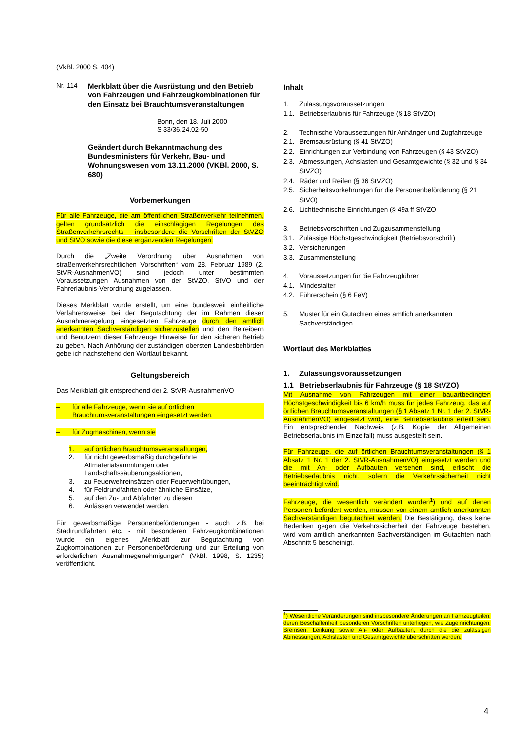(VkBl. 2000 S. 404)
Nr. 114 Merkblatt über die Ausrüstung und den Betrieb von Fahrzeugen und Fahrzeugkombinationen für den Einsatz bei Brauchtumsveranstaltungen
Bonn, den 18. Juli 2000
S 33/36.24.02-50
Geändert durch Bekanntmachung des Bundesministers für Verkehr, Bau- und Wohnungswesen vom 13.11.2000 (VKBl. 2000, S. 680)
Vorbemerkungen
Für alle Fahrzeuge, die am öffentlichen Straßenverkehr teilnehmen, gelten grundsätzlich die einschlägigen Regelungen des Straßenverkehrsrechts – insbesondere die Vorschriften der StVZO und StVO sowie die diese ergänzenden Regelungen.
Durch die „Zweite Verordnung über Ausnahmen von straßenverkehrsrechtlichen Vorschriften“ vom 28. Februar 1989 (2. StVR-AusnahmenVO) sind jedoch unter bestimmten Voraussetzungen Ausnahmen von der StVZO, StVO und der Fahrerlaubnis-Verordnung zugelassen.
Dieses Merkblatt wurde erstellt, um eine bundesweit einheitliche Verfahrensweise bei der Begutachtung der im Rahmen dieser Ausnahmeregelung eingesetzten Fahrzeuge durch den amtlich anerkannten Sachverständigen sicherzustellen und den Betreibern und Benutzern dieser Fahrzeuge Hinweise für den sicheren Betrieb zu geben. Nach Anhörung der zuständigen obersten Landesbehörden gebe ich nachstehend den Wortlaut bekannt.
Geltungsbereich
Das Merkblatt gilt entsprechend der 2. StVR-AusnahmenVO
– für alle Fahrzeuge, wenn sie auf örtlichen Brauchtumsveranstaltungen eingesetzt werden.
– für Zugmaschinen, wenn sie
1. auf örtlichen Brauchtumsveranstaltungen,
2. für nicht gewerbsmäßig durchgeführte Altmaterialsammlungen oder Landschaftssäuberungsaktionen,
3. zu Feuerwehreinsätzen oder Feuerwehrübungen,
4. für Feldrundfahrten oder ähnliche Einsätze,
5. auf den Zu- und Abfahrten zu diesen
6. Anlässen verwendet werden.
Für gewerbsmäßige Personenbeförderungen - auch z.B. bei Stadtrundfahrten etc. - mit besonderen Fahrzeugkombinationen wurde ein eigenes „Merkblatt zur Begutachtung von Zugkombinationen zur Personenbeförderung und zur Erteilung von erforderlichen Ausnahmegenehmigungen“ (VkBl. 1998, S. 1235) veröffentlicht.
Inhalt
1. Zulassungsvoraussetzungen
1.1. Betriebserlaubnis für Fahrzeuge (§ 18 StVZO)
2. Technische Voraussetzungen für Anhänger und Zugfahrzeuge
2.1. Bremsausrüstung (§ 41 StVZO)
2.2. Einrichtungen zur Verbindung von Fahrzeugen (§ 43 StVZO)
2.3. Abmessungen, Achslasten und Gesamtgewichte (§ 32 und § 34 StVZO)
2.4. Räder und Reifen (§ 36 StVZO)
2.5. Sicherheitsvorkehrungen für die Personenbeförderung (§ 21 StVO)
2.6. Lichttechnische Einrichtungen (§ 49a ff StVZO
3. Betriebsvorschriften und Zugzusammenstellung
3.1. Zulässige Höchstgeschwindigkeit (Betriebsvorschrift)
3.2. Versicherungen
3.3. Zusammenstellung
4. Voraussetzungen für die Fahrzeugführer
4.1. Mindestalter
4.2. Führerschein (§ 6 FeV)
5. Muster für ein Gutachten eines amtlich anerkannten Sachverständigen
Wortlaut des Merkblattes
1. Zulassungsvoraussetzungen
1.1 Betriebserlaubnis für Fahrzeuge (§ 18 StVZO)
Mit Ausnahme von Fahrzeugen mit einer bauartbedingten Höchstgeschwindigkeit bis 6 km/h muss für jedes Fahrzeug, das auf örtlichen Brauchtumsveranstaltungen (§ 1 Absatz 1 Nr. 1 der 2. StVR-AusnahmenVO) eingesetzt wird, eine Betriebserlaubnis erteilt sein. Ein entsprechender Nachweis (z.B. Kopie der Allgemeinen Betriebserlaubnis im Einzelfall) muss ausgestellt sein.
Für Fahrzeuge, die auf örtlichen Brauchtumsveranstaltungen (§ 1 Absatz 1 Nr. 1 der 2. StVR-AusnahmenVO) eingesetzt werden und die mit An- oder Aufbauten versehen sind, erlischt die Betriebserlaubnis nicht, sofern die Verkehrssicherheit nicht beeinträchtigt wird.
Fahrzeuge, die wesentlich verändert wurden<sup>1</sup>) und auf denen Personen befördert werden, müssen von einem amtlich anerkannten Sachverständigen begutachtet werden. Die Bestätigung, dass keine Bedenken gegen die Verkehrssicherheit der Fahrzeuge bestehen, wird vom amtlich anerkannten Sachverständigen im Gutachten nach Abschnitt 5 bescheinigt.
<sup>1</sup>) Wesentliche Veränderungen sind insbesondere Änderungen an Fahrzeugteilen, deren Beschaffenheit besonderen Vorschriften unterliegen, wie Zugeinrichtungen, Bremsen, Lenkung sowie An- oder Aufbauten, durch die die zulässigen Abmessungen, Achslasten und Gesamtgewichte überschritten werden.
4